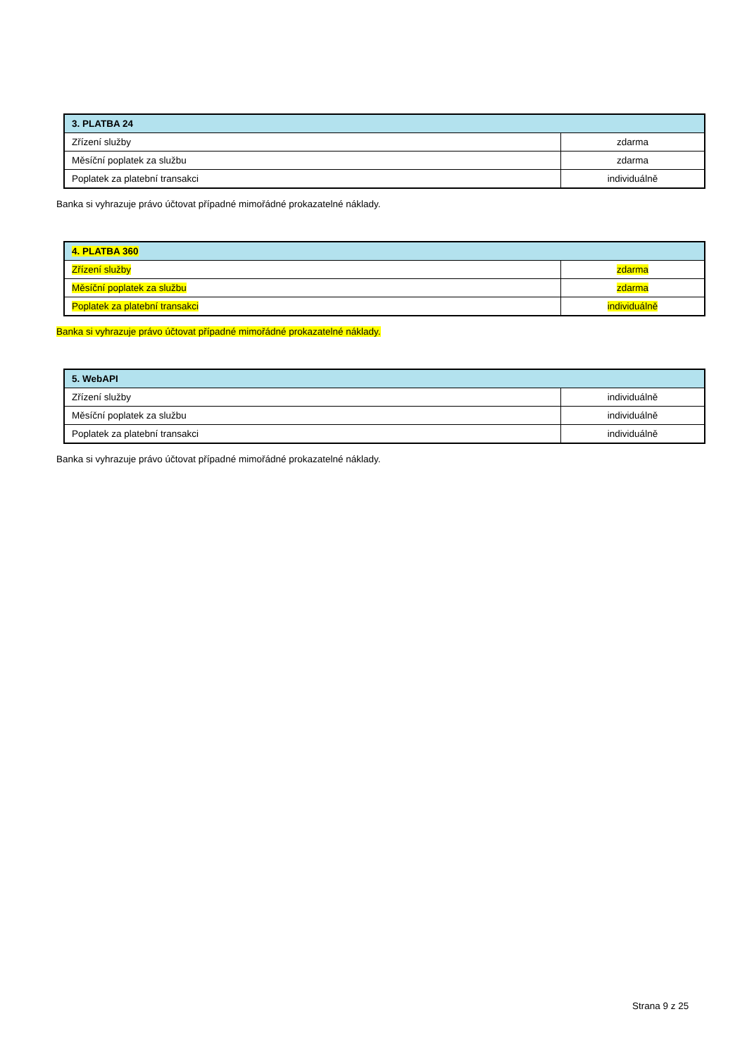| 3. PLATBA 24 | |
| --- | --- |
| Zřízení služby | zdarma |
| Měsíční poplatek za službu | zdarma |
| Poplatek za platební transakci | individuálně |
Banka si vyhrazuje právo účtovat případné mimořádné prokazatelné náklady.
| 4. PLATBA 360 | |
| --- | --- |
| Zřízení služby | zdarma |
| Měsíční poplatek za službu | zdarma |
| Poplatek za platební transakci | individuálně |
Banka si vyhrazuje právo účtovat případné mimořádné prokazatelné náklady.
| 5. WebAPI | |
| --- | --- |
| Zřízení služby | individuálně |
| Měsíční poplatek za službu | individuálně |
| Poplatek za platební transakci | individuálně |
Banka si vyhrazuje právo účtovat případné mimořádné prokazatelné náklady.
Strana 9 z 25